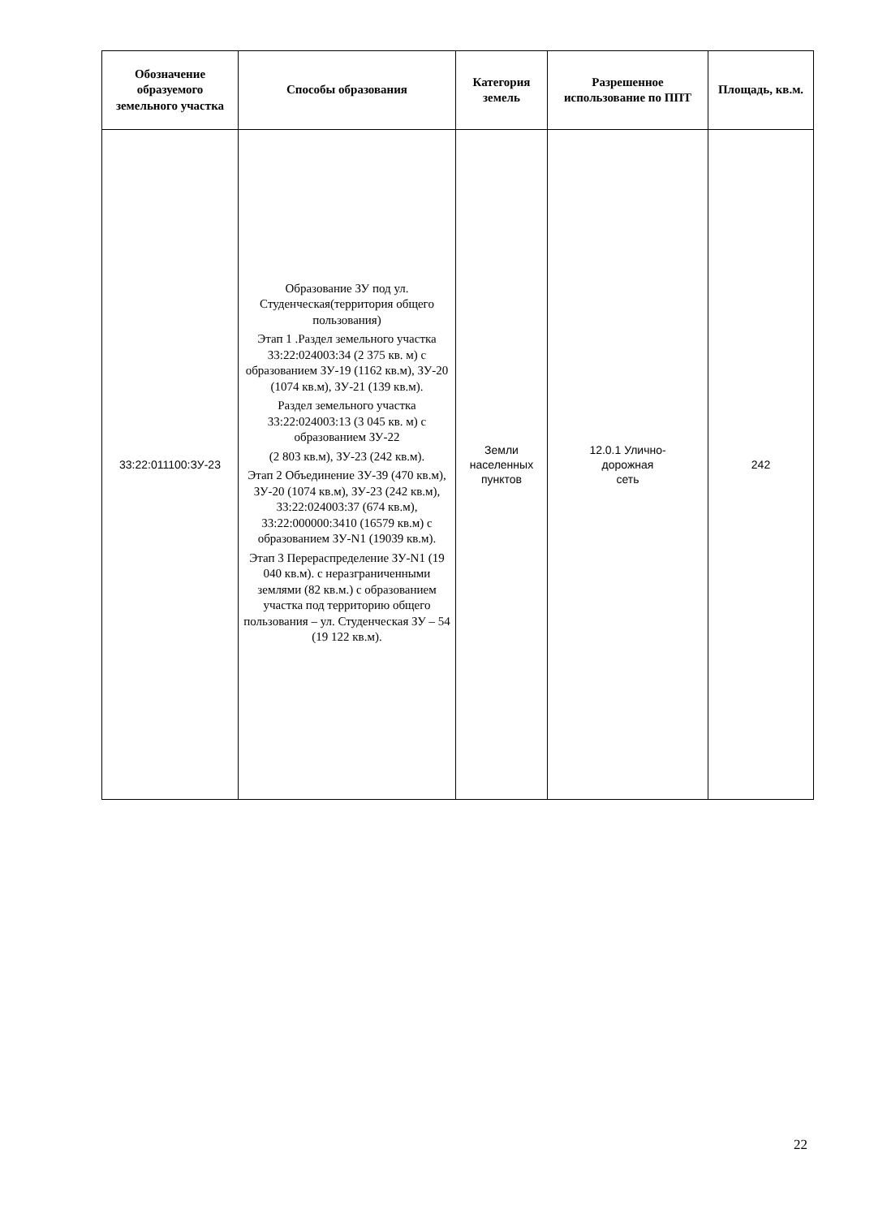| Обозначение образуемого земельного участка | Способы образования | Категория земель | Разрешенное использование по ППТ | Площадь, кв.м. |
| --- | --- | --- | --- | --- |
| 33:22:011100:ЗУ-23 | Образование ЗУ под ул. Студенческая(территория общего пользования) Этап 1 .Раздел земельного участка 33:22:024003:34 (2 375 кв. м) с образованием ЗУ-19 (1162 кв.м), ЗУ-20 (1074 кв.м), ЗУ-21 (139 кв.м). Раздел земельного участка 33:22:024003:13 (3 045 кв. м) с образованием ЗУ-22 (2 803 кв.м), ЗУ-23 (242 кв.м). Этап 2 Объединение ЗУ-39 (470 кв.м), ЗУ-20 (1074 кв.м), ЗУ-23 (242 кв.м), 33:22:024003:37 (674 кв.м), 33:22:000000:3410 (16579 кв.м) с образованием ЗУ-N1 (19039 кв.м). Этап 3 Перераспределение ЗУ-N1 (19 040 кв.м). с неразграниченными землями (82 кв.м.) с образованием участка под территорию общего пользования – ул. Студенческая ЗУ – 54 (19 122 кв.м). | Земли населенных пунктов | 12.0.1 Улично- дорожная сеть | 242 |
22